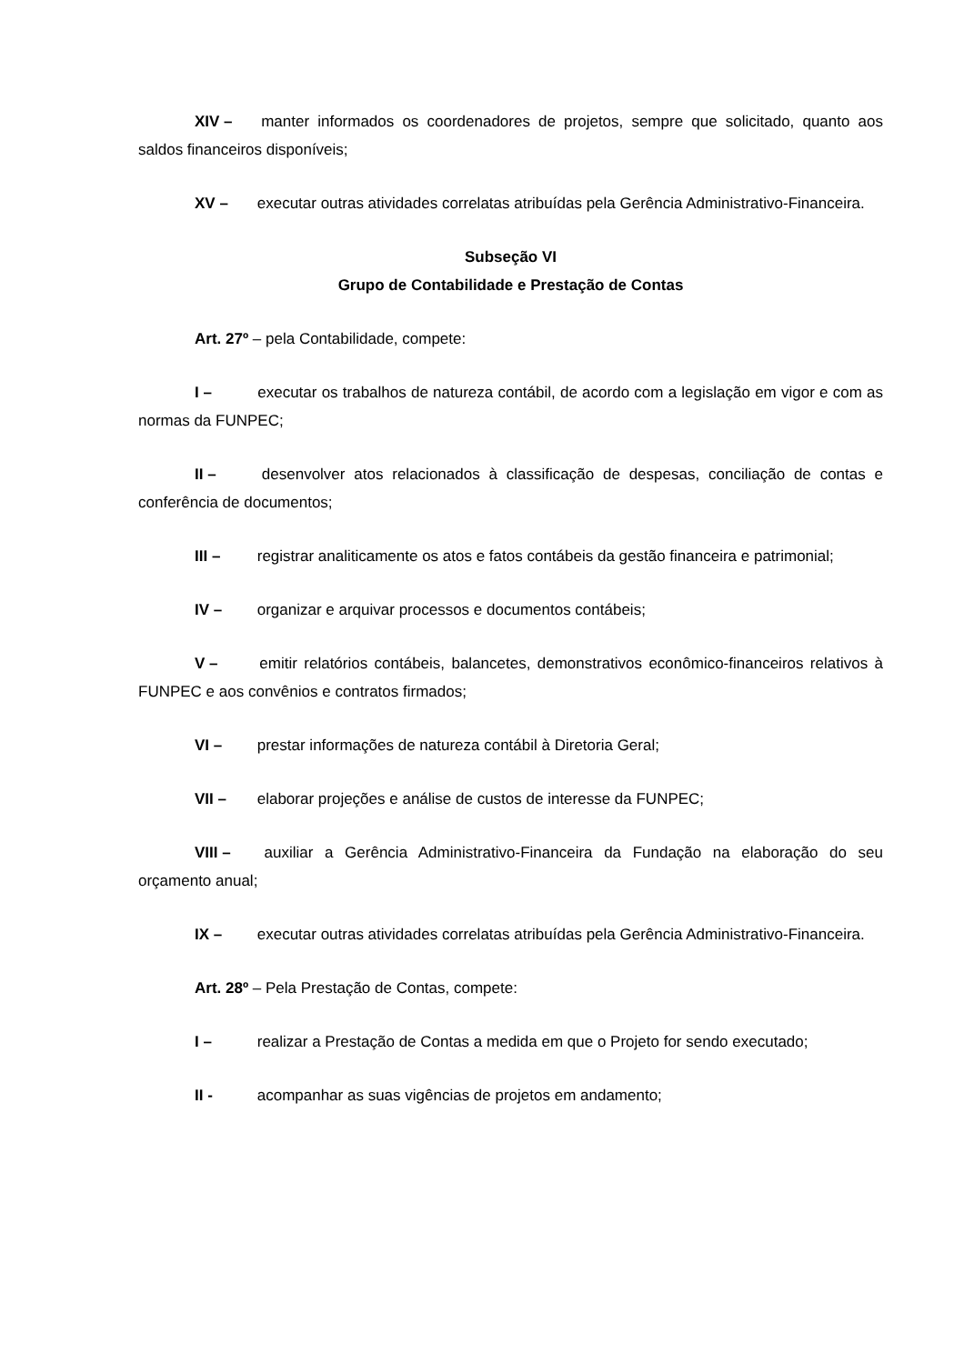XIV – manter informados os coordenadores de projetos, sempre que solicitado, quanto aos saldos financeiros disponíveis;
XV – executar outras atividades correlatas atribuídas pela Gerência Administrativo-Financeira.
Subseção VI
Grupo de Contabilidade e Prestação de Contas
Art. 27º – pela Contabilidade, compete:
I – executar os trabalhos de natureza contábil, de acordo com a legislação em vigor e com as normas da FUNPEC;
II – desenvolver atos relacionados à classificação de despesas, conciliação de contas e conferência de documentos;
III – registrar analiticamente os atos e fatos contábeis da gestão financeira e patrimonial;
IV – organizar e arquivar processos e documentos contábeis;
V – emitir relatórios contábeis, balancetes, demonstrativos econômico-financeiros relativos à FUNPEC e aos convênios e contratos firmados;
VI – prestar informações de natureza contábil à Diretoria Geral;
VII – elaborar projeções e análise de custos de interesse da FUNPEC;
VIII – auxiliar a Gerência Administrativo-Financeira da Fundação na elaboração do seu orçamento anual;
IX – executar outras atividades correlatas atribuídas pela Gerência Administrativo-Financeira.
Art. 28º – Pela Prestação de Contas, compete:
I – realizar a Prestação de Contas a medida em que o Projeto for sendo executado;
II - acompanhar as suas vigências de projetos em andamento;